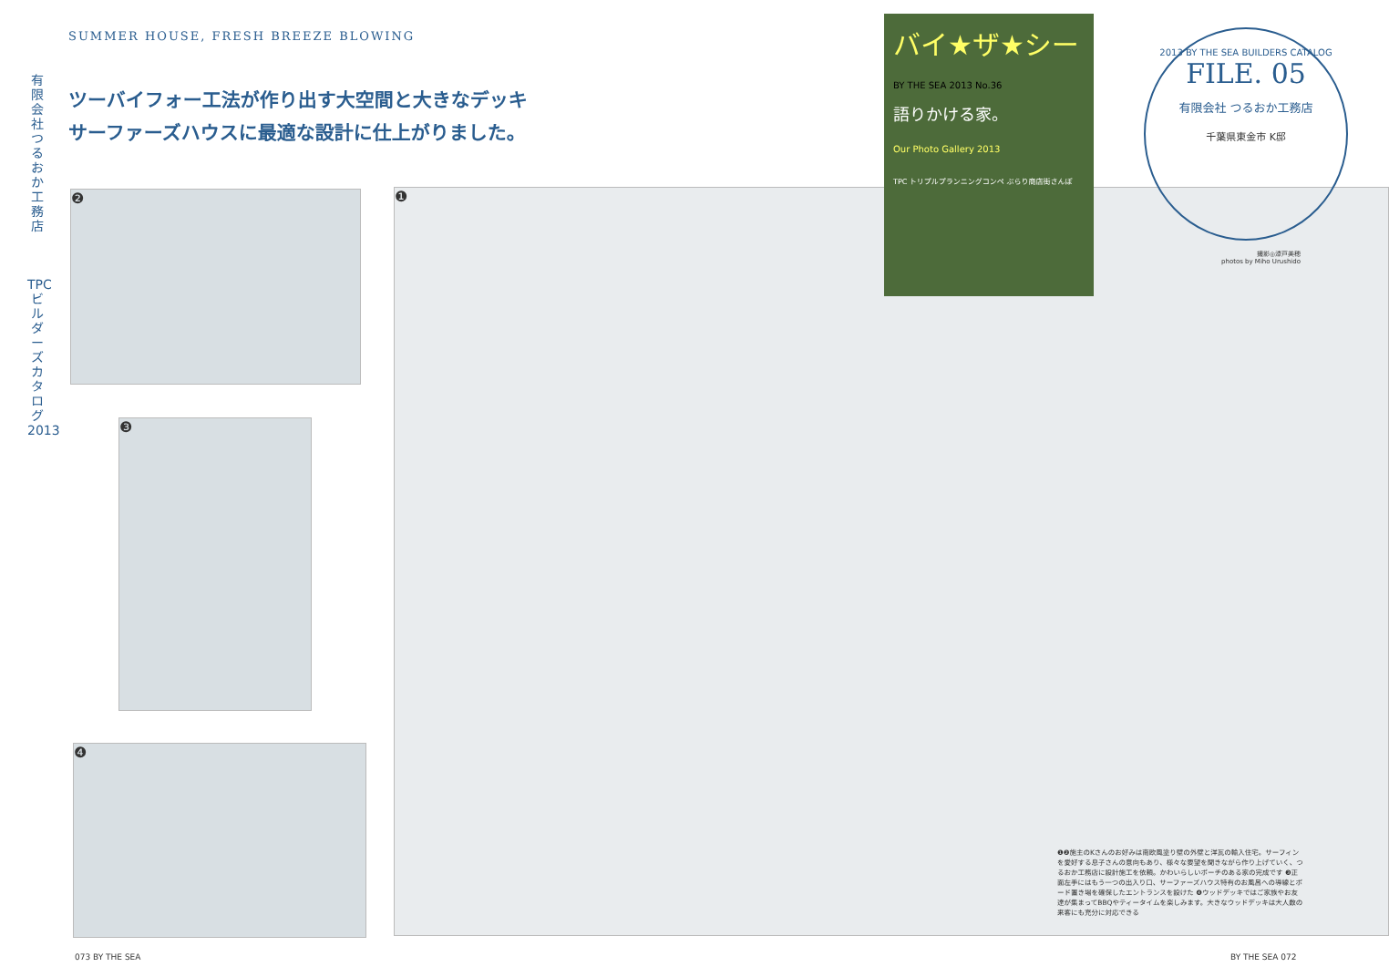SUMMER HOUSE, FRESH BREEZE BLOWING
有限会社 つるおか工務店
TPC ビルダーズカタログ 2013
ツーバイフォー工法が作り出す大空間と大きなデッキ
サーファーズハウスに最適な設計に仕上がりました。
❷
❸
❹
❶
バイ★ザ★シー
BY THE SEA 2013 No.36
語りかける家。
Our Photo Gallery 2013
TPC トリプルプランニングコンペ ぶらり商店街さんぽ
2013 BY THE SEA BUILDERS CATALOG
FILE. 05
有限会社 つるおか工務店
千葉県東金市 K邸
撮影◎漆戸美穂
photos by Miho Urushido
❶❷施主のKさんのお好みは南欧風塗り壁の外壁と洋瓦の輸入住宅。サーフィンを愛好する息子さんの意向もあり、様々な要望を聞きながら作り上げていく、つるおか工務店に設計施工を依頼。かわいらしいポーチのある家の完成です ❸正面左手にはもう一つの出入り口、サーファーズハウス特有のお風呂への導線とボード置き場を確保したエントランスを設けた ❹ウッドデッキではご家族やお友達が集まってBBQやティータイムを楽しみます。大きなウッドデッキは大人数の来客にも充分に対応できる
073 BY THE SEA BY THE SEA 072